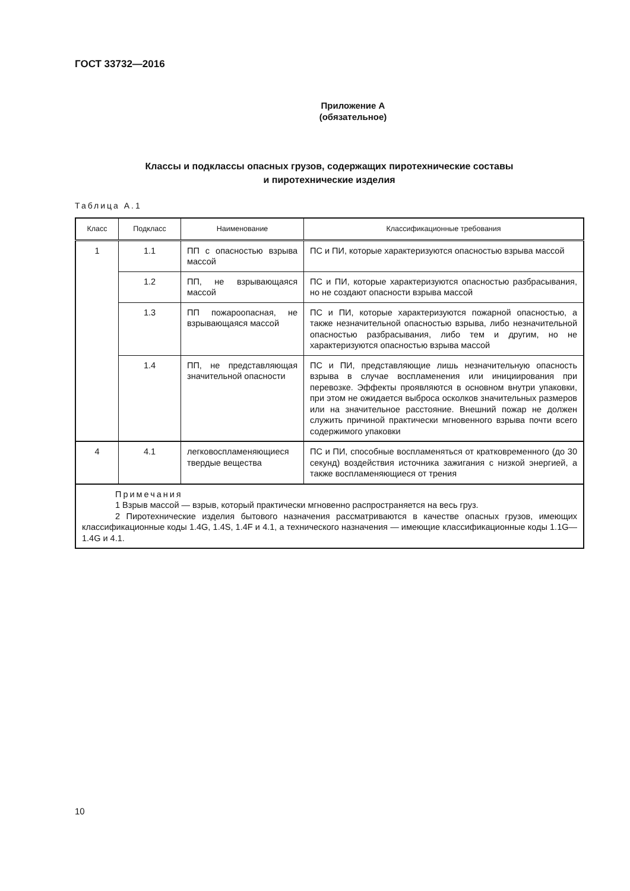ГОСТ 33732—2016
Приложение А
(обязательное)
Классы и подклассы опасных грузов, содержащих пиротехнические составы
и пиротехнические изделия
Таблица А.1
| Класс | Подкласс | Наименование | Классификационные требования |
| --- | --- | --- | --- |
| 1 | 1.1 | ПП с опасностью взрыва массой | ПС и ПИ, которые характеризуются опасностью взрыва массой |
| | 1.2 | ПП, не взрывающаяся массой | ПС и ПИ, которые характеризуются опасностью разбрасывания, но не создают опасности взрыва массой |
| | 1.3 | ПП пожароопасная, не взрывающаяся массой | ПС и ПИ, которые характеризуются пожарной опасностью, а также незначительной опасностью взрыва, либо незначительной опасностью разбрасывания, либо тем и другим, но не характеризуются опасностью взрыва массой |
| | 1.4 | ПП, не представляющая значительной опасности | ПС и ПИ, представляющие лишь незначительную опасность взрыва в случае воспламенения или инициирования при перевозке. Эффекты проявляются в основном внутри упаковки, при этом не ожидается выброса осколков значительных размеров или на значительное расстояние. Внешний пожар не должен служить причиной практически мгновенного взрыва почти всего содержимого упаковки |
| 4 | 4.1 | легковоспламеняющиеся твердые вещества | ПС и ПИ, способные воспламеняться от кратковременного (до 30 секунд) воздействия источника зажигания с низкой энергией, а также воспламеняющиеся от трения |
| Примечания 1 Взрыв массой — взрыв, который практически мгновенно распространяется на весь груз. 2 Пиротехнические изделия бытового назначения рассматриваются в качестве опасных грузов, имеющих классификационные коды 1.4G, 1.4S, 1.4F и 4.1, а технического назначения — имеющие классификационные коды 1.1G—1.4G и 4.1. | | | |
10